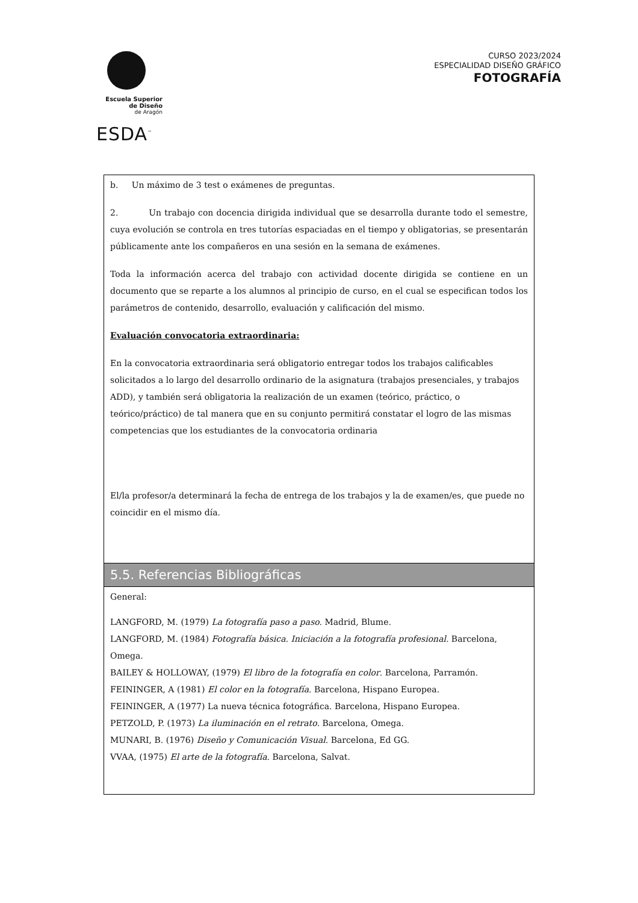Escuela Superior
de Diseño
de Aragón
ESDA<sup>™</sup>
CURSO 2023/2024
ESPECIALIDAD DISEÑO GRÁFICO
FOTOGRAFÍA
| b. Un máximo de 3 test o exámenes de preguntas. 2. Un trabajo con docencia dirigida individual que se desarrolla durante todo el semestre, cuya evolución se controla en tres tutorías espaciadas en el tiempo y obligatorias, se presentarán públicamente ante los compañeros en una sesión en la semana de exámenes. Toda la información acerca del trabajo con actividad docente dirigida se contiene en un documento que se reparte a los alumnos al principio de curso, en el cual se especifican todos los parámetros de contenido, desarrollo, evaluación y calificación del mismo. Evaluación convocatoria extraordinaria: En la convocatoria extraordinaria será obligatorio entregar todos los trabajos calificables solicitados a lo largo del desarrollo ordinario de la asignatura (trabajos presenciales, y trabajos ADD), y también será obligatoria la realización de un examen (teórico, práctico, o teórico/práctico) de tal manera que en su conjunto permitirá constatar el logro de las mismas competencias que los estudiantes de la convocatoria ordinaria El/la profesor/a determinará la fecha de entrega de los trabajos y la de examen/es, que puede no coincidir en el mismo día. |
| 5.5. Referencias Bibliográficas |
| General: LANGFORD, M. (1979) La fotografía paso a paso. Madrid, Blume. LANGFORD, M. (1984) Fotografía básica. Iniciación a la fotografía profesional. Barcelona, Omega. BAILEY & HOLLOWAY, (1979) El libro de la fotografía en color . Barcelona, Parramón. FEININGER, A (1981) El color en la fotografía . Barcelona, Hispano Europea. FEININGER, A (1977) La nueva técnica fotográfica. Barcelona, Hispano Europea. PETZOLD, P. (1973) La iluminación en el retrato . Barcelona, Omega. MUNARI, B. (1976) Diseño y Comunicación Visual . Barcelona, Ed GG. VVAA, (1975) El arte de la fotografía . Barcelona, Salvat. |